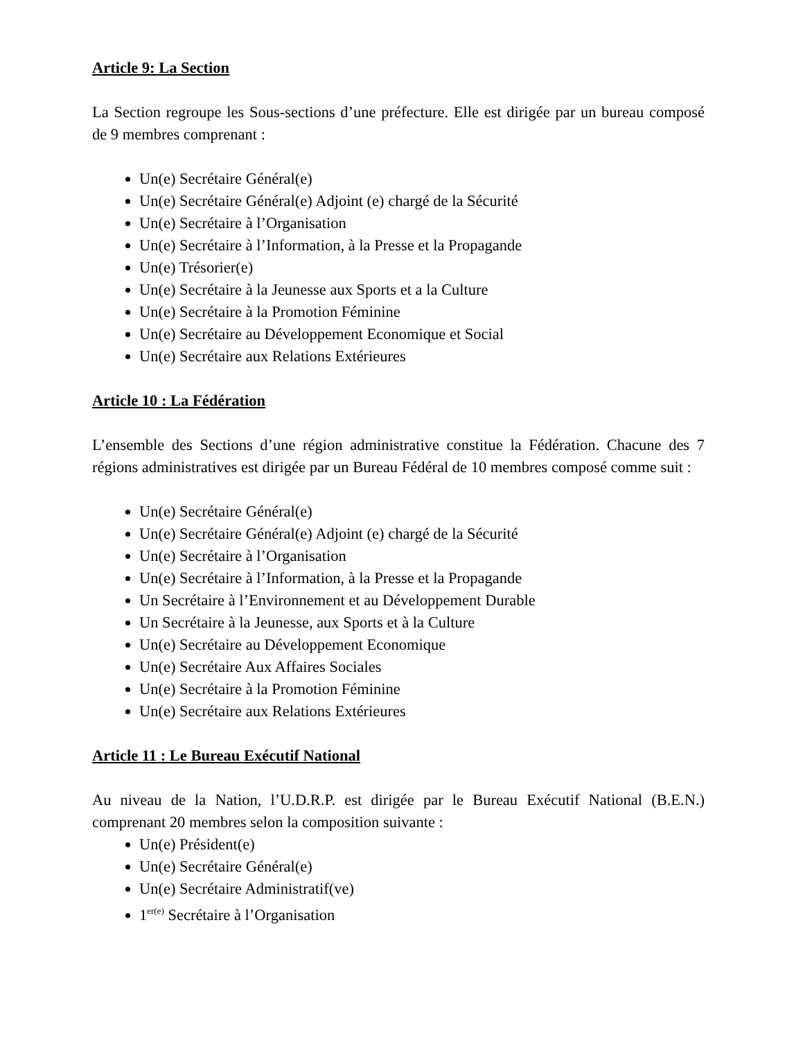Article 9: La Section
La Section regroupe les Sous-sections d’une préfecture. Elle est dirigée par un bureau composé de 9 membres comprenant :
Un(e) Secrétaire Général(e)
Un(e) Secrétaire Général(e) Adjoint (e) chargé de la Sécurité
Un(e) Secrétaire à l’Organisation
Un(e) Secrétaire à l’Information, à la Presse et la Propagande
Un(e) Trésorier(e)
Un(e) Secrétaire à la Jeunesse aux Sports et a la Culture
Un(e) Secrétaire à la Promotion Féminine
Un(e) Secrétaire au Développement Economique et Social
Un(e) Secrétaire aux Relations Extérieures
Article 10 : La Fédération
L’ensemble des Sections d’une région administrative constitue la Fédération. Chacune des 7 régions administratives est dirigée par un Bureau Fédéral de 10 membres composé comme suit :
Un(e) Secrétaire Général(e)
Un(e) Secrétaire Général(e) Adjoint (e) chargé de la Sécurité
Un(e) Secrétaire à l’Organisation
Un(e) Secrétaire à l’Information, à la Presse et la Propagande
Un Secrétaire à l’Environnement et au Développement Durable
Un Secrétaire à la Jeunesse, aux Sports et à la Culture
Un(e) Secrétaire au Développement Economique
Un(e) Secrétaire Aux Affaires Sociales
Un(e) Secrétaire à la Promotion Féminine
Un(e) Secrétaire aux Relations Extérieures
Article 11 : Le Bureau Exécutif National
Au niveau de la Nation, l’U.D.R.P. est dirigée par le Bureau Exécutif National (B.E.N.) comprenant 20 membres selon la composition suivante :
Un(e) Président(e)
Un(e) Secrétaire Général(e)
Un(e) Secrétaire Administratif(ve)
1<sup>er(e)</sup> Secrétaire à l’Organisation